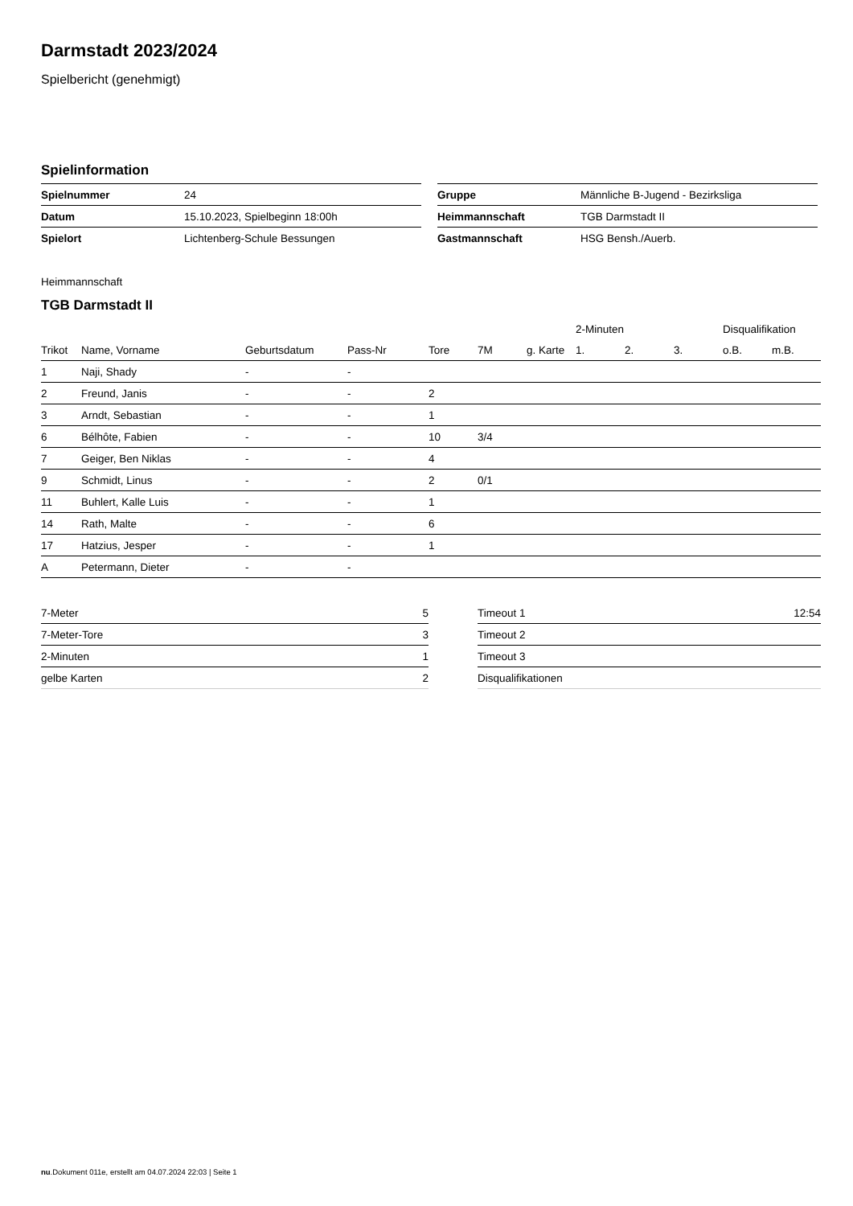Darmstadt 2023/2024
Spielbericht (genehmigt)
Spielinformation
| Spielnummer | 24 |
| Datum | 15.10.2023, Spielbeginn 18:00h |
| Spielort | Lichtenberg-Schule Bessungen |
| Gruppe | Männliche B-Jugend - Bezirksliga |
| Heimmannschaft | TGB Darmstadt II |
| Gastmannschaft | HSG Bensh./Auerb. |
Heimmannschaft
TGB Darmstadt II
| | | | | | | | 2-Minuten | | | Disqualifikation | |
| --- | --- | --- | --- | --- | --- | --- | --- | --- | --- | --- | --- |
| Trikot | Name, Vorname | Geburtsdatum | Pass-Nr | Tore | 7M | g. Karte | 1. | 2. | 3. | o.B. | m.B. |
| 1 | Naji, Shady | - | - | | | | | | | | |
| 2 | Freund, Janis | - | - | 2 | | | | | | | |
| 3 | Arndt, Sebastian | - | - | 1 | | | | | | | |
| 6 | Bélhôte, Fabien | - | - | 10 | 3/4 | | | | | | |
| 7 | Geiger, Ben Niklas | - | - | 4 | | | | | | | |
| 9 | Schmidt, Linus | - | - | 2 | 0/1 | | | | | | |
| 11 | Buhlert, Kalle Luis | - | - | 1 | | | | | | | |
| 14 | Rath, Malte | - | - | 6 | | | | | | | |
| 17 | Hatzius, Jesper | - | - | 1 | | | | | | | |
| A | Petermann, Dieter | - | - | | | | | | | | |
| 7-Meter | 5 |
| 7-Meter-Tore | 3 |
| 2-Minuten | 1 |
| gelbe Karten | 2 |
| Timeout 1 | 12:54 |
| Timeout 2 | |
| Timeout 3 | |
| Disqualifikationen | |
nu.Dokument 011e, erstellt am 04.07.2024 22:03 | Seite 1